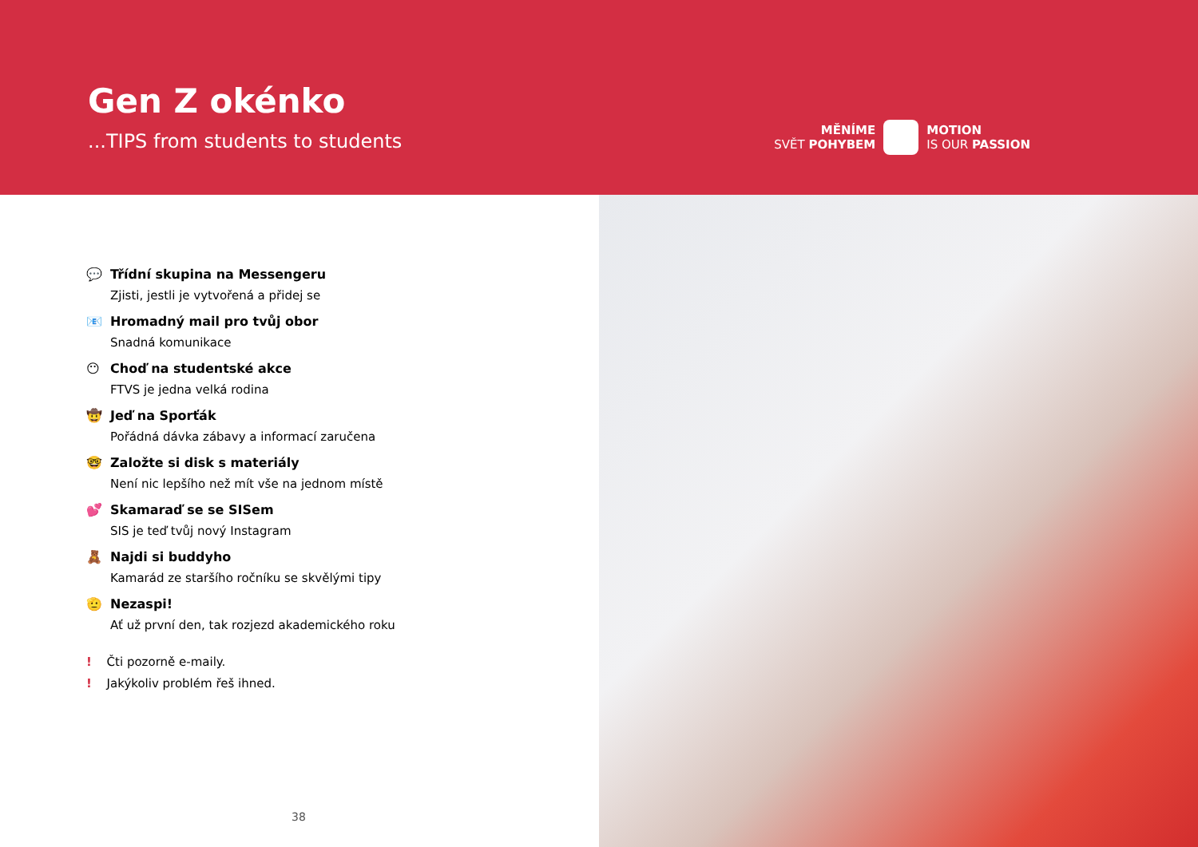Gen Z okénko
...TIPS from students to students
MĚNÍME
SVĚT POHYBEM
MOTION
IS OUR PASSION
💬 Třídní skupina na Messengeru
Zjisti, jestli je vytvořená a přidej se
📧 Hromadný mail pro tvůj obor
Snadná komunikace
😶 Choď na studentské akce
FTVS je jedna velká rodina
🤠 Jeď na Sporťák
Pořádná dávka zábavy a informací zaručena
🤓 Založte si disk s materiály
Není nic lepšího než mít vše na jednom místě
💕 Skamaraď se se SISem
SIS je teď tvůj nový Instagram
🧸 Najdi si buddyho
Kamarád ze staršího ročníku se skvělými tipy
🫡 Nezaspi!
Ať už první den, tak rozjezd akademického roku
! Čti pozorně e-maily.
! Jakýkoliv problém řeš ihned.
38